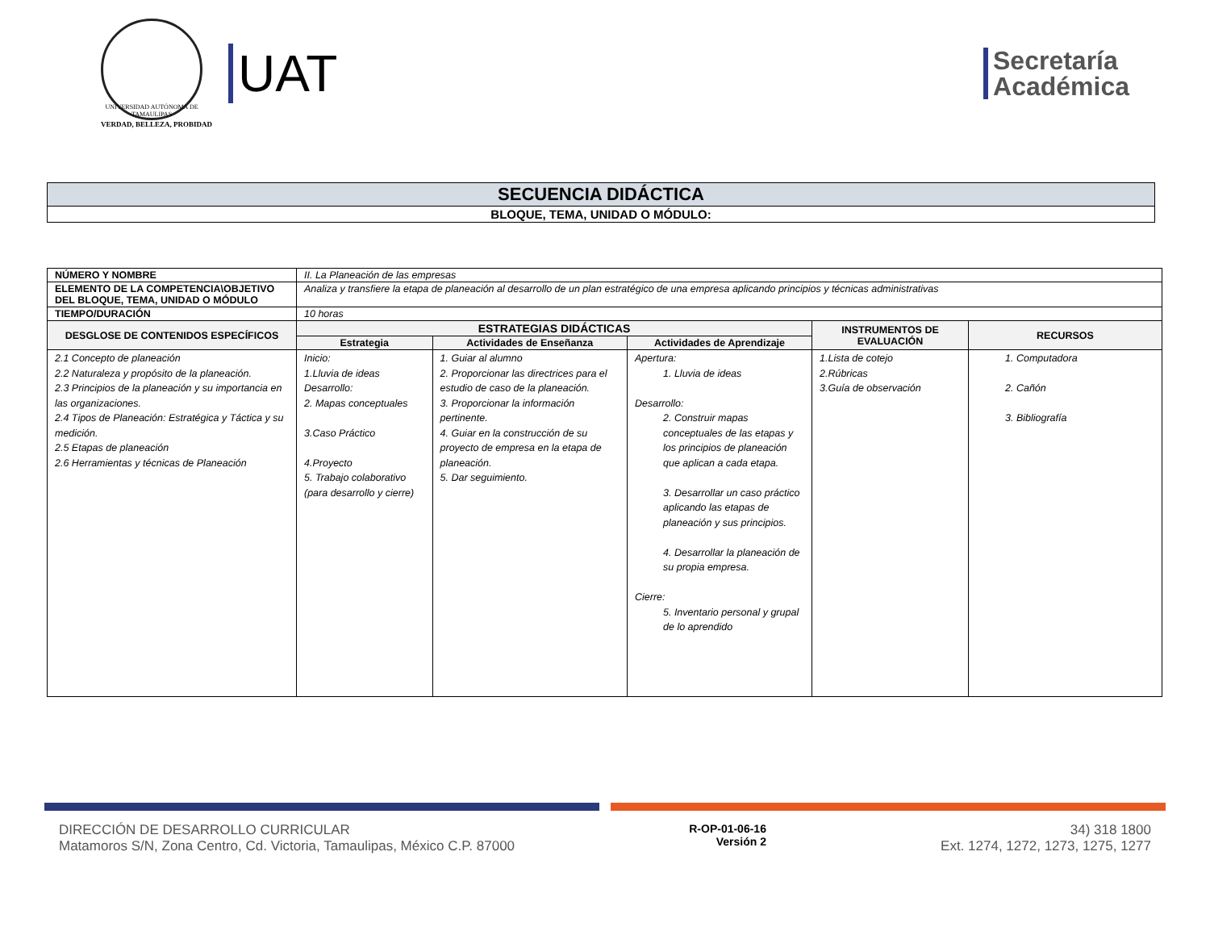UNIVERSIDAD AUTÓNOMA DE TAMAULIPAS
VERDAD, BELLEZA, PROBIDAD
UAT
Secretaría
Académica
| SECUENCIA DIDÁCTICA |
| BLOQUE, TEMA, UNIDAD O MÓDULO: |
| NÚMERO Y NOMBRE | II. La Planeación de las empresas | | | | |
| ELEMENTO DE LA COMPETENCIA\OBJETIVO DEL BLOQUE, TEMA, UNIDAD O MÓDULO | Analiza y transfiere la etapa de planeación al desarrollo de un plan estratégico de una empresa aplicando principios y técnicas administrativas | | | | |
| TIEMPO/DURACIÓN | 10 horas | | | | |
| DESGLOSE DE CONTENIDOS ESPECÍFICOS | ESTRATEGIAS DIDÁCTICAS | | | INSTRUMENTOS DE EVALUACIÓN | RECURSOS |
| | Estrategia | Actividades de Enseñanza | Actividades de Aprendizaje | | |
| 2.1 Concepto de planeación 2.2 Naturaleza y propósito de la planeación. 2.3 Principios de la planeación y su importancia en las organizaciones. 2.4 Tipos de Planeación: Estratégica y Táctica y su medición. 2.5 Etapas de planeación 2.6 Herramientas y técnicas de Planeación | Inicio: 1.Lluvia de ideas Desarrollo: 2. Mapas conceptuales 3.Caso Práctico 4.Proyecto 5. Trabajo colaborativo (para desarrollo y cierre) | 1. Guiar al alumno 2. Proporcionar las directrices para el estudio de caso de la planeación. 3. Proporcionar la información pertinente. 4. Guiar en la construcción de su proyecto de empresa en la etapa de planeación. 5. Dar seguimiento. | Apertura: 1. Lluvia de ideas Desarrollo: 2. Construir mapas conceptuales de las etapas y los principios de planeación que aplican a cada etapa. 3. Desarrollar un caso práctico aplicando las etapas de planeación y sus principios. 4. Desarrollar la planeación de su propia empresa. Cierre: 5. Inventario personal y grupal de lo aprendido | 1.Lista de cotejo 2.Rúbricas 3.Guía de observación | 1. Computadora 2. Cañón 3. Bibliografía |
DIRECCIÓN DE DESARROLLO CURRICULAR
Matamoros S/N, Zona Centro, Cd. Victoria, Tamaulipas, México C.P. 87000
R-OP-01-06-16
Versión 2
34) 318 1800
Ext. 1274, 1272, 1273, 1275, 1277